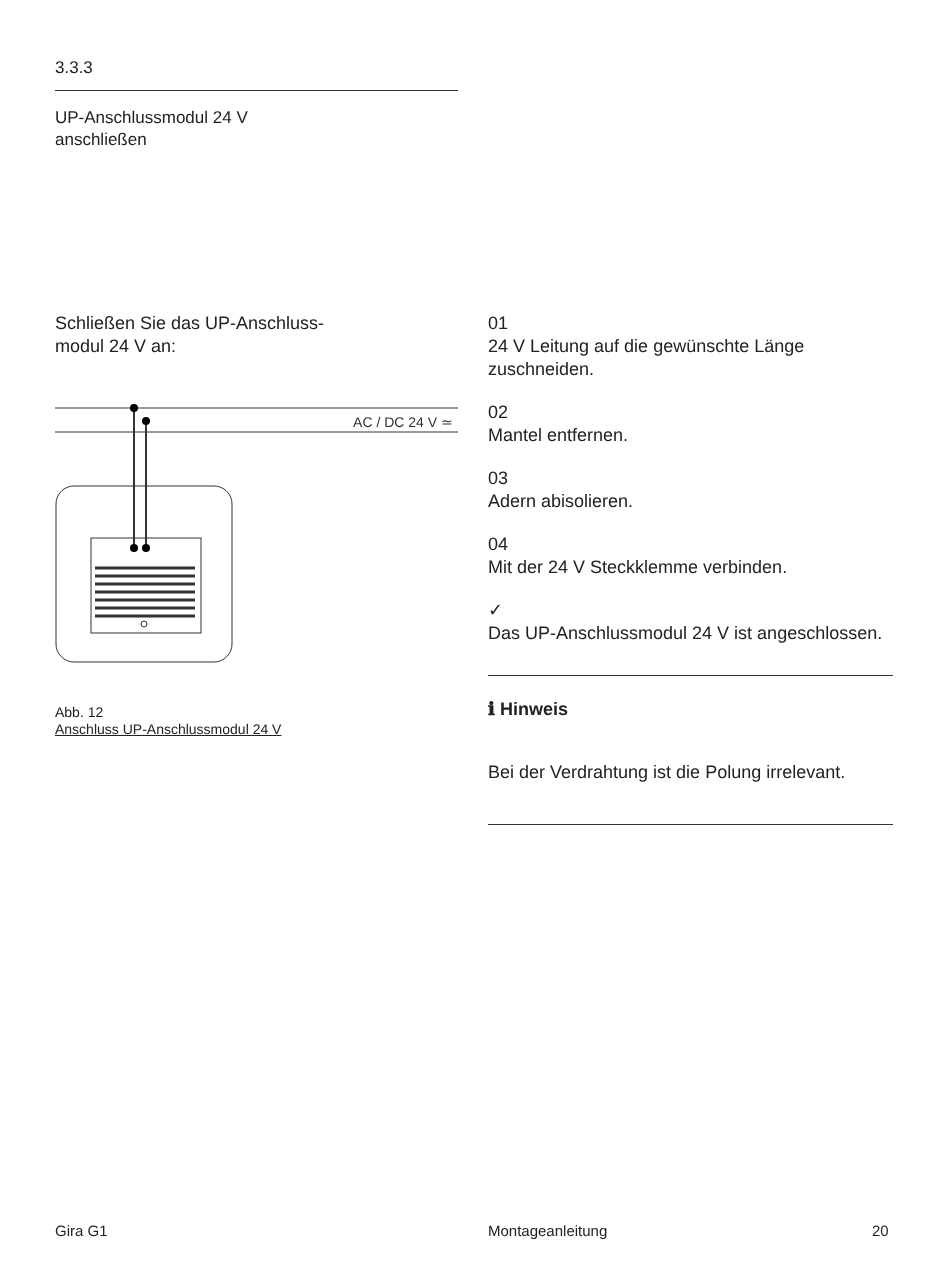3.3.3
UP-Anschlussmodul 24 V
anschließen
Schließen Sie das UP-Anschluss-
modul 24 V an:
AC / DC 24 V ≃
Abb. 12
Anschluss UP-Anschlussmodul 24 V
01
24 V Leitung auf die gewünschte Länge zuschneiden.
02
Mantel entfernen.
03
Adern abisolieren.
04
Mit der 24 V Steckklemme verbinden.
✓
Das UP-Anschlussmodul 24 V ist angeschlossen.
ℹ Hinweis
Bei der Verdrahtung ist die Polung irrelevant.
Gira G1 Montageanleitung 20